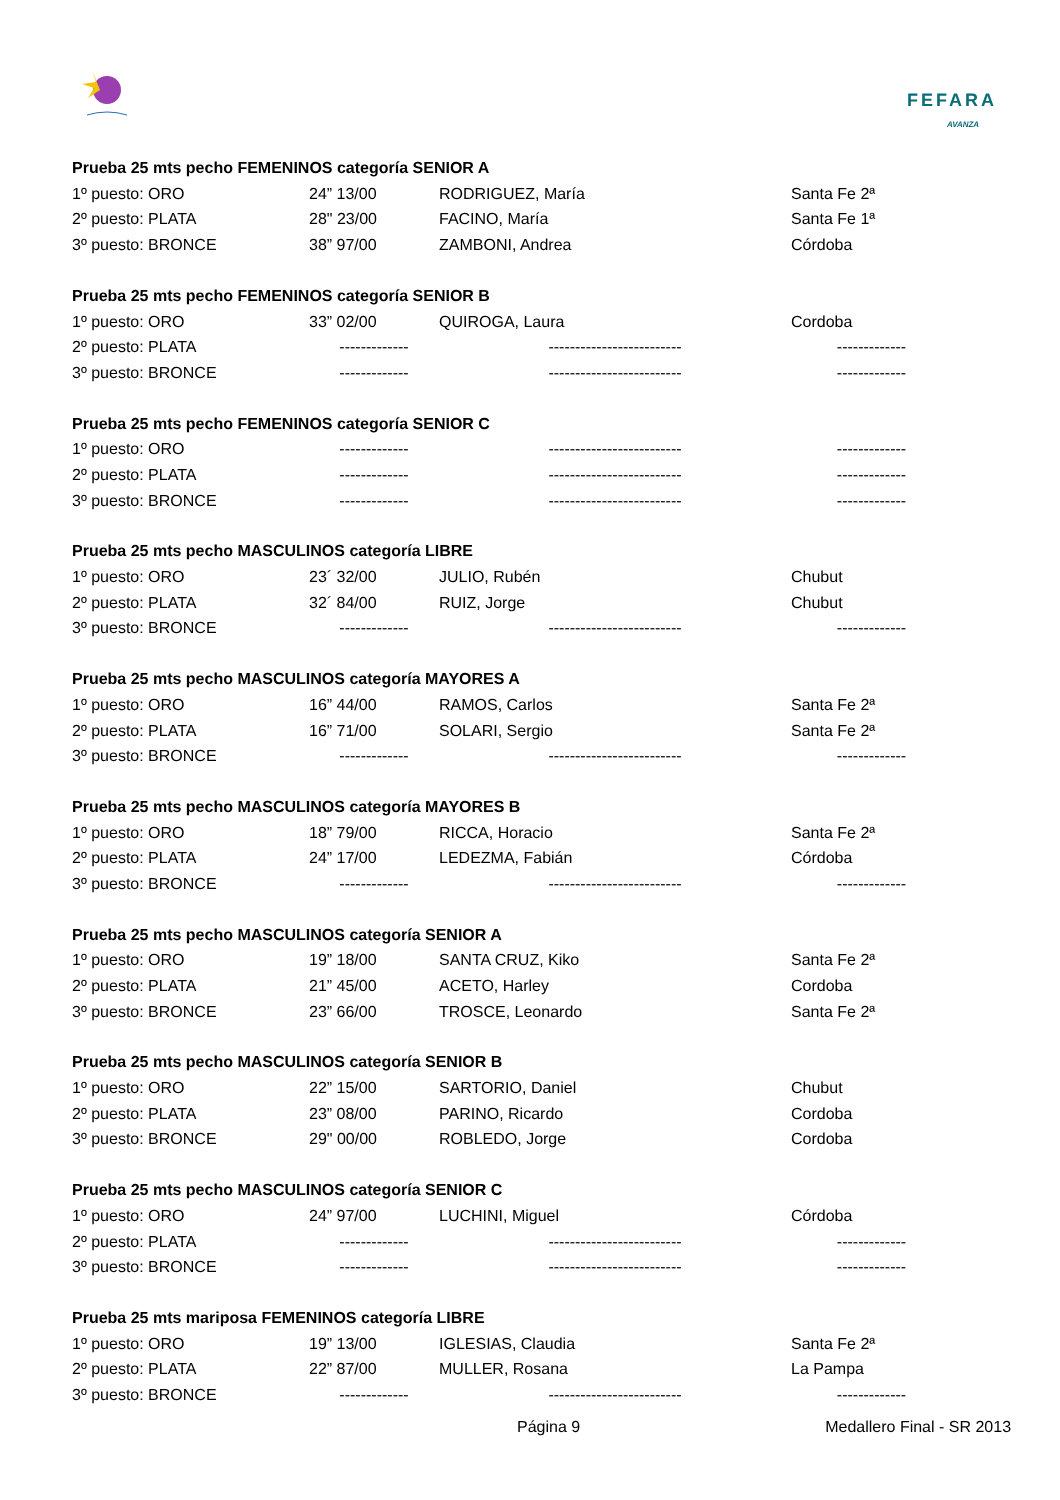FEFARA
AVANZA
| Prueba 25 mts pecho FEMENINOS categoría SENIOR A | | | |
| --- | --- | --- | --- |
| 1º puesto: ORO | 24” 13/00 | RODRIGUEZ, María | Santa Fe 2ª |
| 2º puesto: PLATA | 28" 23/00 | FACINO, María | Santa Fe 1ª |
| 3º puesto: BRONCE | 38” 97/00 | ZAMBONI, Andrea | Córdoba |
| Prueba 25 mts pecho FEMENINOS categoría SENIOR B | | | |
| --- | --- | --- | --- |
| 1º puesto: ORO | 33” 02/00 | QUIROGA, Laura | Cordoba |
| 2º puesto: PLATA | ------------- | ------------------------- | ------------- |
| 3º puesto: BRONCE | ------------- | ------------------------- | ------------- |
| Prueba 25 mts pecho FEMENINOS categoría SENIOR C | | | |
| --- | --- | --- | --- |
| 1º puesto: ORO | ------------- | ------------------------- | ------------- |
| 2º puesto: PLATA | ------------- | ------------------------- | ------------- |
| 3º puesto: BRONCE | ------------- | ------------------------- | ------------- |
| Prueba 25 mts pecho MASCULINOS categoría LIBRE | | | |
| --- | --- | --- | --- |
| 1º puesto: ORO | 23´ 32/00 | JULIO, Rubén | Chubut |
| 2º puesto: PLATA | 32´ 84/00 | RUIZ, Jorge | Chubut |
| 3º puesto: BRONCE | ------------- | ------------------------- | ------------- |
| Prueba 25 mts pecho MASCULINOS categoría MAYORES A | | | |
| --- | --- | --- | --- |
| 1º puesto: ORO | 16” 44/00 | RAMOS, Carlos | Santa Fe 2ª |
| 2º puesto: PLATA | 16” 71/00 | SOLARI, Sergio | Santa Fe 2ª |
| 3º puesto: BRONCE | ------------- | ------------------------- | ------------- |
| Prueba 25 mts pecho MASCULINOS categoría MAYORES B | | | |
| --- | --- | --- | --- |
| 1º puesto: ORO | 18” 79/00 | RICCA, Horacio | Santa Fe 2ª |
| 2º puesto: PLATA | 24” 17/00 | LEDEZMA, Fabián | Córdoba |
| 3º puesto: BRONCE | ------------- | ------------------------- | ------------- |
| Prueba 25 mts pecho MASCULINOS categoría SENIOR A | | | |
| --- | --- | --- | --- |
| 1º puesto: ORO | 19” 18/00 | SANTA CRUZ, Kiko | Santa Fe 2ª |
| 2º puesto: PLATA | 21” 45/00 | ACETO, Harley | Cordoba |
| 3º puesto: BRONCE | 23” 66/00 | TROSCE, Leonardo | Santa Fe 2ª |
| Prueba 25 mts pecho MASCULINOS categoría SENIOR B | | | |
| --- | --- | --- | --- |
| 1º puesto: ORO | 22” 15/00 | SARTORIO, Daniel | Chubut |
| 2º puesto: PLATA | 23” 08/00 | PARINO, Ricardo | Cordoba |
| 3º puesto: BRONCE | 29" 00/00 | ROBLEDO, Jorge | Cordoba |
| Prueba 25 mts pecho MASCULINOS categoría SENIOR C | | | |
| --- | --- | --- | --- |
| 1º puesto: ORO | 24” 97/00 | LUCHINI, Miguel | Córdoba |
| 2º puesto: PLATA | ------------- | ------------------------- | ------------- |
| 3º puesto: BRONCE | ------------- | ------------------------- | ------------- |
| Prueba 25 mts mariposa FEMENINOS categoría LIBRE | | | |
| --- | --- | --- | --- |
| 1º puesto: ORO | 19” 13/00 | IGLESIAS, Claudia | Santa Fe 2ª |
| 2º puesto: PLATA | 22” 87/00 | MULLER, Rosana | La Pampa |
| 3º puesto: BRONCE | ------------- | ------------------------- | ------------- |
Página 9 Medallero Final - SR 2013